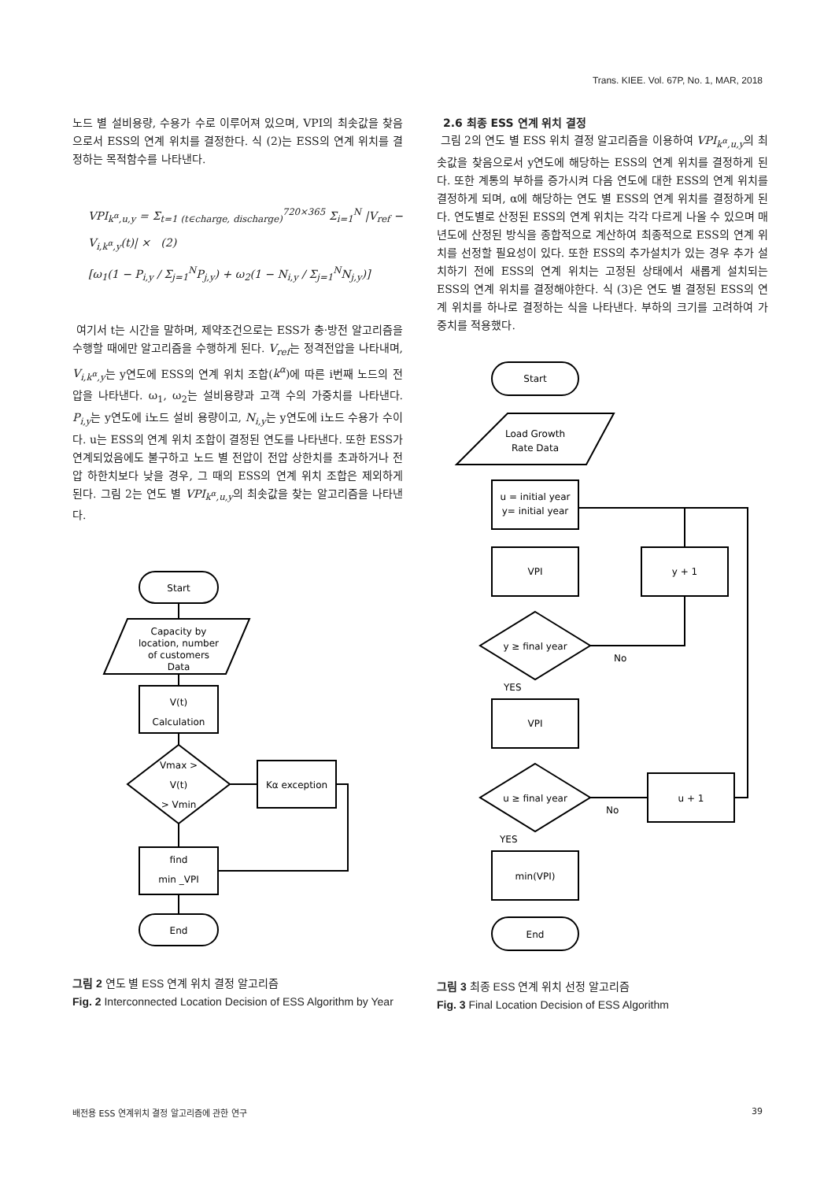Trans. KIEE. Vol. 67P, No. 1, MAR, 2018
노드 별 설비용량, 수용가 수로 이루어져 있으며, VPI의 최솟값을 찾음으로서 ESS의 연계 위치를 결정한다. 식 (2)는 ESS의 연계 위치를 결정하는 목적함수를 나타낸다.
VPI<sub>k<sup>α</sup>,u,y</sub> = Σ<sub>t=1 (t∈charge, discharge)</sub><sup>720×365</sup> Σ<sub>i=1</sub><sup>N</sup> |V<sub>ref</sub> − V<sub>i,k<sup>α</sup>,y</sub>(t)| × (2)
[ω<sub>1</sub>(1 − P<sub>i,y</sub> / Σ<sub>j=1</sub><sup>N</sup>P<sub>j,y</sub>) + ω<sub>2</sub>(1 − N<sub>i,y</sub> / Σ<sub>j=1</sub><sup>N</sup>N<sub>j,y</sub>)]
여기서 t는 시간을 말하며, 제약조건으로는 ESS가 충·방전 알고리즘을 수행할 때에만 알고리즘을 수행하게 된다. V<sub>ref</sub>는 정격전압을 나타내며, V<sub>i,k<sup>α</sup>,y</sub>는 y연도에 ESS의 연계 위치 조합(k<sup>α</sup>)에 따른 i번째 노드의 전압을 나타낸다. ω<sub>1</sub>, ω<sub>2</sub>는 설비용량과 고객 수의 가중치를 나타낸다. P<sub>i,y</sub>는 y연도에 i노드 설비 용량이고, N<sub>i,y</sub>는 y연도에 i노드 수용가 수이다. u는 ESS의 연계 위치 조합이 결정된 연도를 나타낸다. 또한 ESS가 연계되었음에도 불구하고 노드 별 전압이 전압 상한치를 초과하거나 전압 하한치보다 낮을 경우, 그 때의 ESS의 연계 위치 조합은 제외하게 된다. 그림 2는 연도 별 VPI<sub>k<sup>α</sup>,u,y</sub>의 최솟값을 찾는 알고리즘을 나타낸다.
Start
Capacity by
location, number
of customers
Data
V(t)
Calculation
Vmax >
V(t)
> Vmin
Kα exception
find
min _VPI
End
그림 2 연도 별 ESS 연계 위치 결정 알고리즘
Fig. 2 Interconnected Location Decision of ESS Algorithm by Year
2.6 최종 ESS 연계 위치 결정
그림 2의 연도 별 ESS 위치 결정 알고리즘을 이용하여 VPI<sub>k<sup>α</sup>,u,y</sub>의 최솟값을 찾음으로서 y연도에 해당하는 ESS의 연계 위치를 결정하게 된다. 또한 계통의 부하를 증가시켜 다음 연도에 대한 ESS의 연계 위치를 결정하게 되며, α에 해당하는 연도 별 ESS의 연계 위치를 결정하게 된다. 연도별로 산정된 ESS의 연계 위치는 각각 다르게 나올 수 있으며 매년도에 산정된 방식을 종합적으로 계산하여 최종적으로 ESS의 연계 위치를 선정할 필요성이 있다. 또한 ESS의 추가설치가 있는 경우 추가 설치하기 전에 ESS의 연계 위치는 고정된 상태에서 새롭게 설치되는 ESS의 연계 위치를 결정해야한다. 식 (3)은 연도 별 결정된 ESS의 연계 위치를 하나로 결정하는 식을 나타낸다. 부하의 크기를 고려하여 가중치를 적용했다.
Start
Load Growth
Rate Data
u = initial year
y= initial year
VPI
y + 1
y ≥ final year
No
YES
VPI
u ≥ final year
No
YES
u + 1
min(VPI)
End
그림 3 최종 ESS 연계 위치 선정 알고리즘
Fig. 3 Final Location Decision of ESS Algorithm
배전용 ESS 연계위치 결정 알고리즘에 관한 연구
39